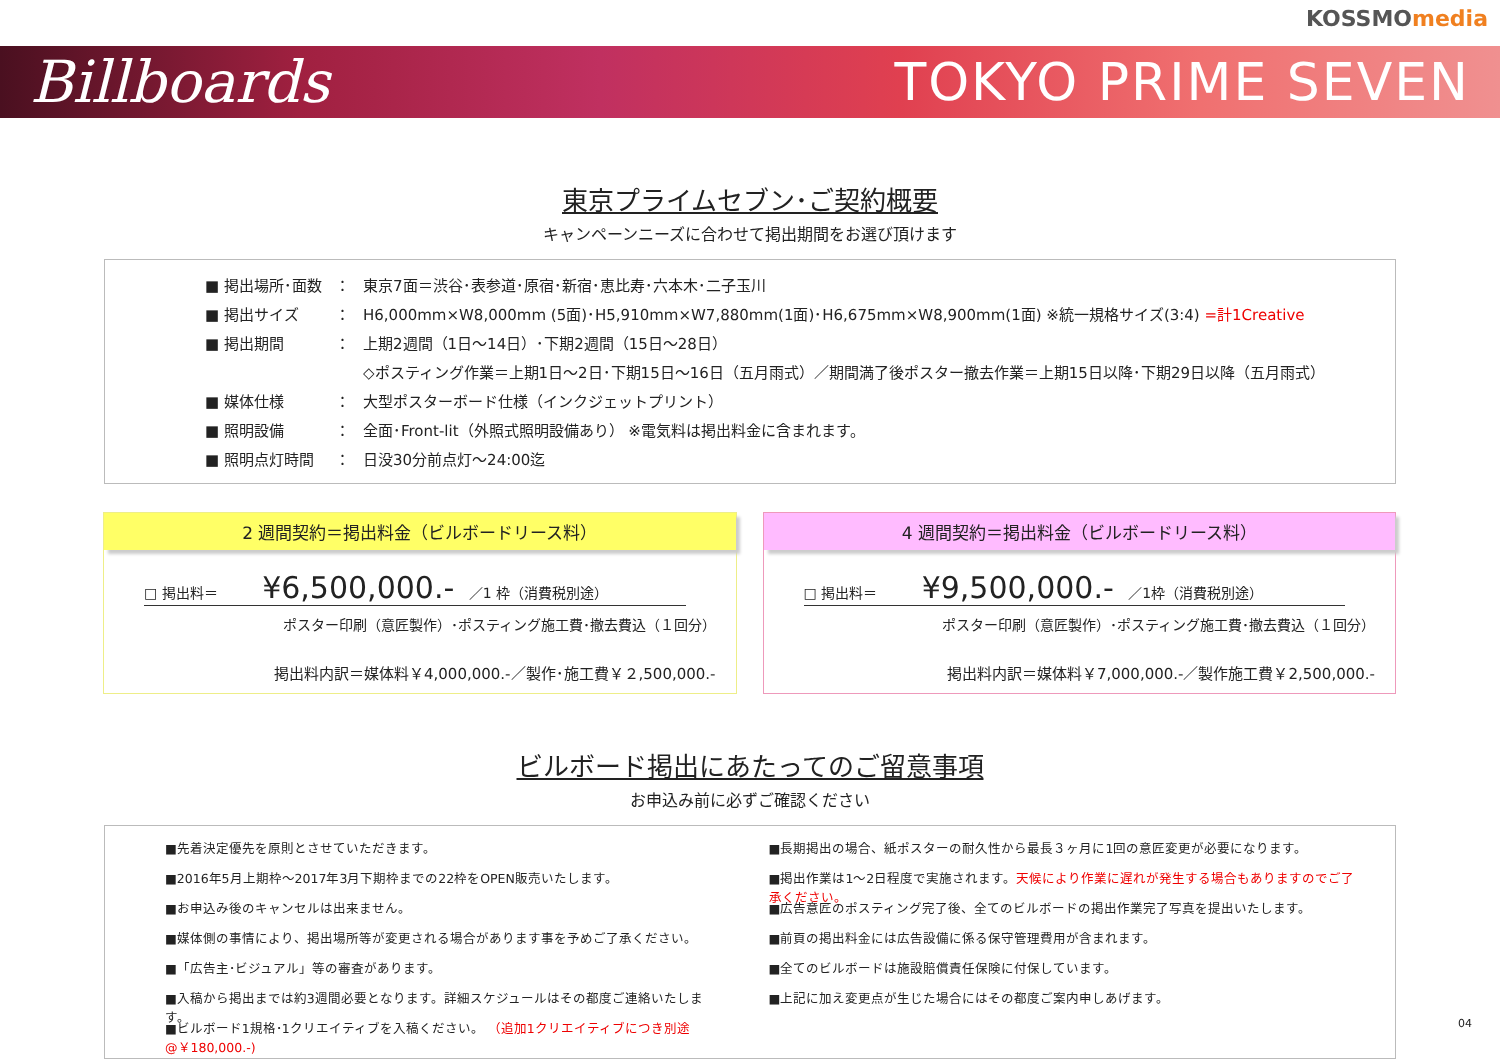KOSSMOmedia
Billboards TOKYO PRIME SEVEN
東京プライムセブン･ご契約概要
キャンペーンニーズに合わせて掲出期間をお選び頂けます
■ 掲出場所･面数 ： 東京7面＝渋谷･表参道･原宿･新宿･恵比寿･六本木･二子玉川
■ 掲出サイズ ： H6,000mm×W8,000mm (5面)･H5,910mm×W7,880mm(1面)･H6,675mm×W8,900mm(1面) ※統一規格サイズ(3:4) =計1Creative
■ 掲出期間 ： 上期2週間（1日～14日）･下期2週間（15日～28日）
◇ポスティング作業＝上期1日～2日･下期15日～16日（五月雨式）／期間満了後ポスター撤去作業＝上期15日以降･下期29日以降（五月雨式）
■ 媒体仕様 ： 大型ポスターボード仕様（インクジェットプリント）
■ 照明設備 ： 全面･Front-lit（外照式照明設備あり） ※電気料は掲出料金に含まれます。
■ 照明点灯時間 ： 日没30分前点灯～24:00迄
2 週間契約＝掲出料金（ビルボードリース料）
□ 掲出料＝ ¥6,500,000.- ／1 枠（消費税別途）
ポスター印刷（意匠製作）･ポスティング施工費･撤去費込（１回分）
掲出料内訳＝媒体料￥4,000,000.-／製作･施工費￥２,500,000.-
4 週間契約＝掲出料金（ビルボードリース料）
□ 掲出料＝ ¥9,500,000.- ／1枠（消費税別途）
ポスター印刷（意匠製作）･ポスティング施工費･撤去費込（１回分）
掲出料内訳＝媒体料￥7,000,000.-／製作施工費￥2,500,000.-
ビルボード掲出にあたってのご留意事項
お申込み前に必ずご確認ください
■先着決定優先を原則とさせていただきます。
■2016年5月上期枠～2017年3月下期枠までの22枠をOPEN販売いたします。
■お申込み後のキャンセルは出来ません。
■媒体側の事情により、掲出場所等が変更される場合があります事を予めご了承ください。
■「広告主･ビジュアル」等の審査があります。
■入稿から掲出までは約3週間必要となります。詳細スケジュールはその都度ご連絡いたします。
■ビルボード1規格･1クリエイティブを入稿ください。 （追加1クリエイティブにつき別途@￥180,000.-)
■長期掲出の場合、紙ポスターの耐久性から最長３ヶ月に1回の意匠変更が必要になります。
■掲出作業は1～2日程度で実施されます。天候により作業に遅れが発生する場合もありますのでご了承ください。
■広告意匠のポスティング完了後、全てのビルボードの掲出作業完了写真を提出いたします。
■前頁の掲出料金には広告設備に係る保守管理費用が含まれます。
■全てのビルボードは施設賠償責任保険に付保しています。
■上記に加え変更点が生じた場合にはその都度ご案内申しあげます。
04